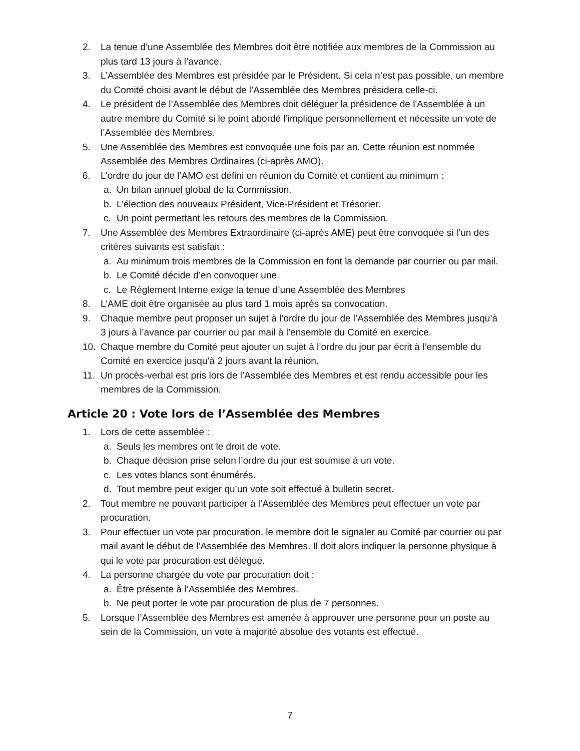2. La tenue d’une Assemblée des Membres doit être notifiée aux membres de la Commission au plus tard 13 jours à l’avance.
3. L’Assemblée des Membres est présidée par le Président. Si cela n’est pas possible, un membre du Comité choisi avant le début de l’Assemblée des Membres présidera celle-ci.
4. Le président de l’Assemblée des Membres doit déléguer la présidence de l'Assemblée à un autre membre du Comité si le point abordé l’implique personnellement et nécessite un vote de l’Assemblée des Membres.
5. Une Assemblée des Membres est convoquée une fois par an. Cette réunion est nommée Assemblée des Membres Ordinaires (ci-après AMO).
6. L’ordre du jour de l’AMO est défini en réunion du Comité et contient au minimum :
a. Un bilan annuel global de la Commission.
b. L’élection des nouveaux Président, Vice-Président et Trésorier.
c. Un point permettant les retours des membres de la Commission.
7. Une Assemblée des Membres Extraordinaire (ci-après AME) peut être convoquée si l’un des critères suivants est satisfait :
a. Au minimum trois membres de la Commission en font la demande par courrier ou par mail.
b. Le Comité décide d’en convoquer une.
c. Le Règlement Interne exige la tenue d’une Assemblée des Membres
8. L’AME doit être organisée au plus tard 1 mois après sa convocation.
9. Chaque membre peut proposer un sujet à l’ordre du jour de l’Assemblée des Membres jusqu’à 3 jours à l’avance par courrier ou par mail à l’ensemble du Comité en exercice.
10. Chaque membre du Comité peut ajouter un sujet à l’ordre du jour par écrit à l’ensemble du Comité en exercice jusqu’à 2 jours avant la réunion.
11. Un procès-verbal est pris lors de l’Assemblée des Membres et est rendu accessible pour les membres de la Commission.
Article 20 : Vote lors de l’Assemblée des Membres
1. Lors de cette assemblée :
a. Seuls les membres ont le droit de vote.
b. Chaque décision prise selon l’ordre du jour est soumise à un vote.
c. Les votes blancs sont énumérés.
d. Tout membre peut exiger qu’un vote soit effectué à bulletin secret.
2. Tout membre ne pouvant participer à l’Assemblée des Membres peut effectuer un vote par procuration.
3. Pour effectuer un vote par procuration, le membre doit le signaler au Comité par courrier ou par mail avant le début de l’Assemblée des Membres. Il doit alors indiquer la personne physique à qui le vote par procuration est délégué.
4. La personne chargée du vote par procuration doit :
a. Être présente à l’Assemblée des Membres.
b. Ne peut porter le vote par procuration de plus de 7 personnes.
5. Lorsque l’Assemblée des Membres est amenée à approuver une personne pour un poste au sein de la Commission, un vote à majorité absolue des votants est effectué.
7